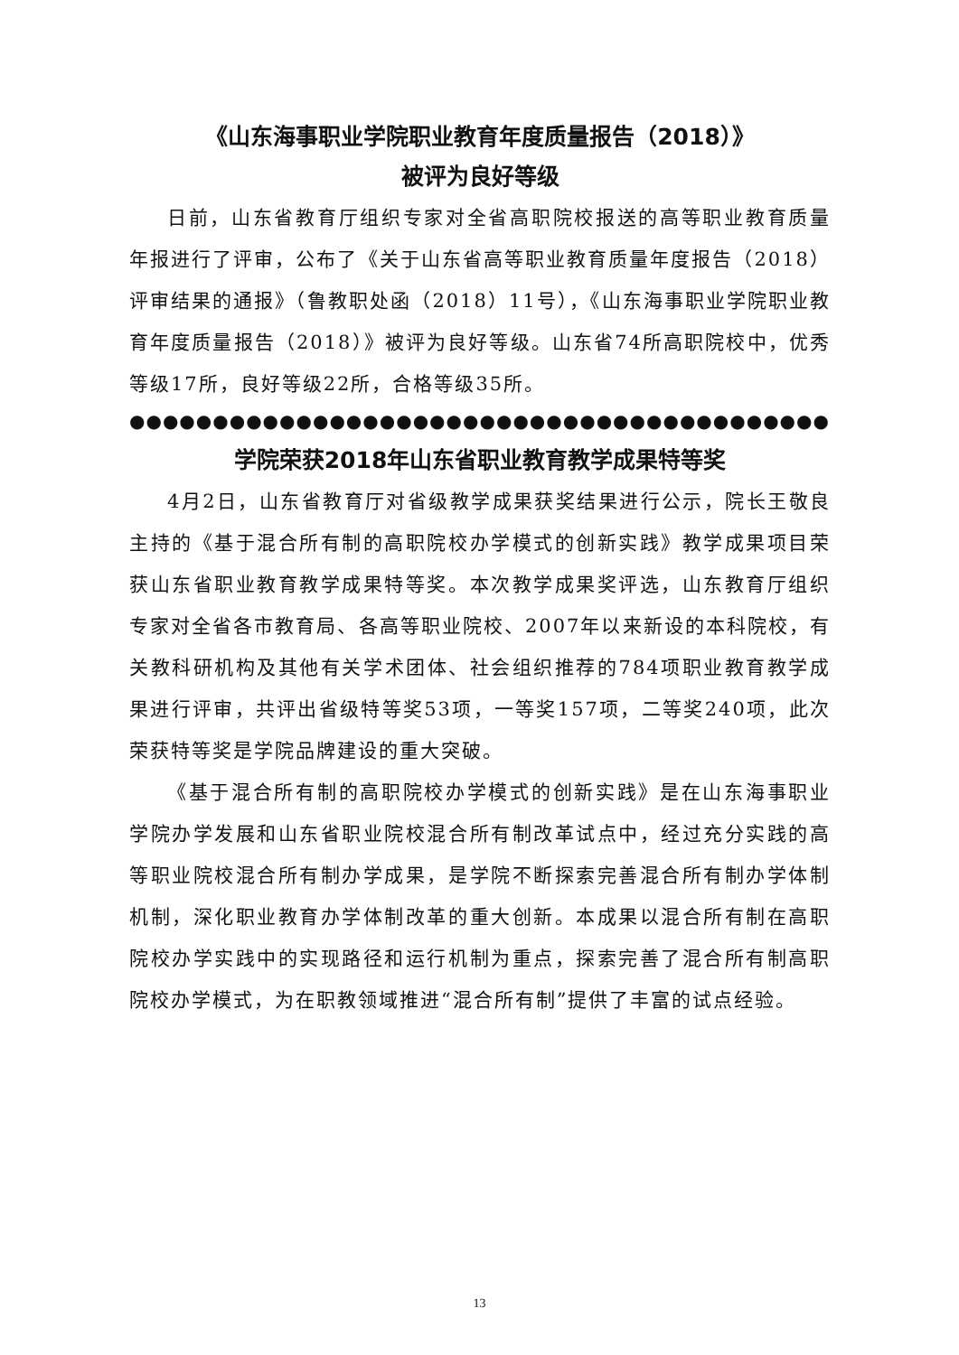《山东海事职业学院职业教育年度质量报告（2018）》
被评为良好等级
日前，山东省教育厅组织专家对全省高职院校报送的高等职业教育质量年报进行了评审，公布了《关于山东省高等职业教育质量年度报告（2018）评审结果的通报》（鲁教职处函（2018）11号），《山东海事职业学院职业教育年度质量报告（2018）》被评为良好等级。山东省74所高职院校中，优秀等级17所，良好等级22所，合格等级35所。
●●●●●●●●●●●●●●●●●●●●●●●●●●●●●●●●●●●●●●●●●●●●●●●●●●●●●●●●●
学院荣获2018年山东省职业教育教学成果特等奖
4月2日，山东省教育厅对省级教学成果获奖结果进行公示，院长王敬良主持的《基于混合所有制的高职院校办学模式的创新实践》教学成果项目荣获山东省职业教育教学成果特等奖。本次教学成果奖评选，山东教育厅组织专家对全省各市教育局、各高等职业院校、2007年以来新设的本科院校，有关教科研机构及其他有关学术团体、社会组织推荐的784项职业教育教学成果进行评审，共评出省级特等奖53项，一等奖157项，二等奖240项，此次荣获特等奖是学院品牌建设的重大突破。
《基于混合所有制的高职院校办学模式的创新实践》是在山东海事职业学院办学发展和山东省职业院校混合所有制改革试点中，经过充分实践的高等职业院校混合所有制办学成果，是学院不断探索完善混合所有制办学体制机制，深化职业教育办学体制改革的重大创新。本成果以混合所有制在高职院校办学实践中的实现路径和运行机制为重点，探索完善了混合所有制高职院校办学模式，为在职教领域推进“混合所有制”提供了丰富的试点经验。
13